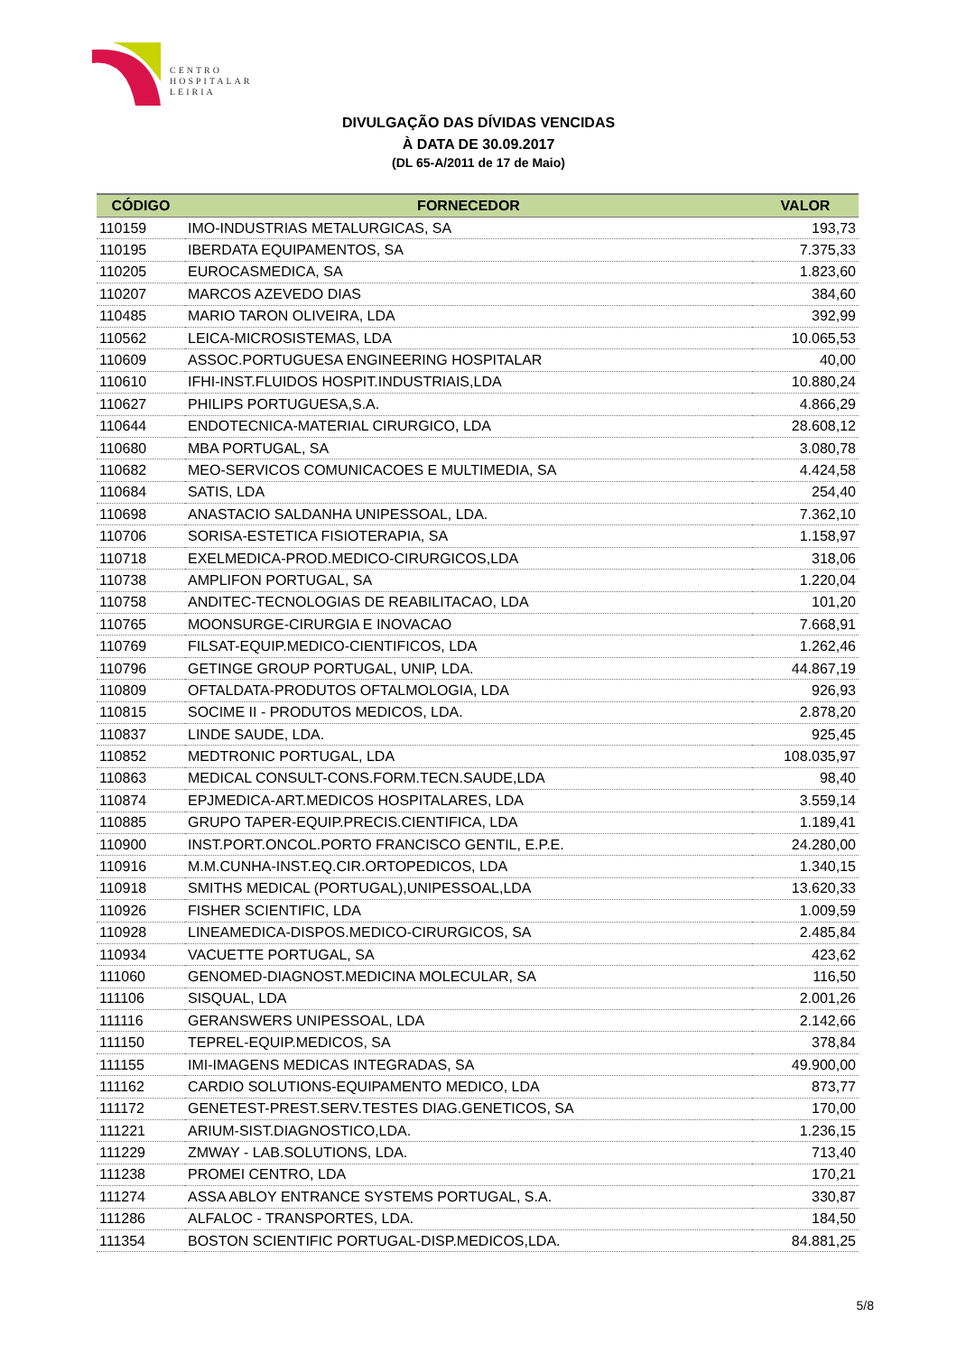CENTRO
HOSPITALAR
LEIRIA
DIVULGAÇÃO DAS DÍVIDAS VENCIDAS
À DATA DE 30.09.2017
(DL 65-A/2011 de 17 de Maio)
| CÓDIGO | FORNECEDOR | VALOR |
| --- | --- | --- |
| 110159 | IMO-INDUSTRIAS METALURGICAS, SA | 193,73 |
| 110195 | IBERDATA EQUIPAMENTOS, SA | 7.375,33 |
| 110205 | EUROCASMEDICA, SA | 1.823,60 |
| 110207 | MARCOS AZEVEDO DIAS | 384,60 |
| 110485 | MARIO TARON OLIVEIRA, LDA | 392,99 |
| 110562 | LEICA-MICROSISTEMAS, LDA | 10.065,53 |
| 110609 | ASSOC.PORTUGUESA ENGINEERING HOSPITALAR | 40,00 |
| 110610 | IFHI-INST.FLUIDOS HOSPIT.INDUSTRIAIS,LDA | 10.880,24 |
| 110627 | PHILIPS PORTUGUESA,S.A. | 4.866,29 |
| 110644 | ENDOTECNICA-MATERIAL CIRURGICO, LDA | 28.608,12 |
| 110680 | MBA PORTUGAL, SA | 3.080,78 |
| 110682 | MEO-SERVICOS COMUNICACOES E MULTIMEDIA, SA | 4.424,58 |
| 110684 | SATIS, LDA | 254,40 |
| 110698 | ANASTACIO SALDANHA UNIPESSOAL, LDA. | 7.362,10 |
| 110706 | SORISA-ESTETICA FISIOTERAPIA, SA | 1.158,97 |
| 110718 | EXELMEDICA-PROD.MEDICO-CIRURGICOS,LDA | 318,06 |
| 110738 | AMPLIFON PORTUGAL, SA | 1.220,04 |
| 110758 | ANDITEC-TECNOLOGIAS DE REABILITACAO, LDA | 101,20 |
| 110765 | MOONSURGE-CIRURGIA E INOVACAO | 7.668,91 |
| 110769 | FILSAT-EQUIP.MEDICO-CIENTIFICOS, LDA | 1.262,46 |
| 110796 | GETINGE GROUP PORTUGAL, UNIP, LDA. | 44.867,19 |
| 110809 | OFTALDATA-PRODUTOS OFTALMOLOGIA, LDA | 926,93 |
| 110815 | SOCIME II - PRODUTOS MEDICOS, LDA. | 2.878,20 |
| 110837 | LINDE SAUDE, LDA. | 925,45 |
| 110852 | MEDTRONIC PORTUGAL, LDA | 108.035,97 |
| 110863 | MEDICAL CONSULT-CONS.FORM.TECN.SAUDE,LDA | 98,40 |
| 110874 | EPJMEDICA-ART.MEDICOS HOSPITALARES, LDA | 3.559,14 |
| 110885 | GRUPO TAPER-EQUIP.PRECIS.CIENTIFICA, LDA | 1.189,41 |
| 110900 | INST.PORT.ONCOL.PORTO FRANCISCO GENTIL, E.P.E. | 24.280,00 |
| 110916 | M.M.CUNHA-INST.EQ.CIR.ORTOPEDICOS, LDA | 1.340,15 |
| 110918 | SMITHS MEDICAL (PORTUGAL),UNIPESSOAL,LDA | 13.620,33 |
| 110926 | FISHER SCIENTIFIC, LDA | 1.009,59 |
| 110928 | LINEAMEDICA-DISPOS.MEDICO-CIRURGICOS, SA | 2.485,84 |
| 110934 | VACUETTE PORTUGAL, SA | 423,62 |
| 111060 | GENOMED-DIAGNOST.MEDICINA MOLECULAR, SA | 116,50 |
| 111106 | SISQUAL, LDA | 2.001,26 |
| 111116 | GERANSWERS UNIPESSOAL, LDA | 2.142,66 |
| 111150 | TEPREL-EQUIP.MEDICOS, SA | 378,84 |
| 111155 | IMI-IMAGENS MEDICAS INTEGRADAS, SA | 49.900,00 |
| 111162 | CARDIO SOLUTIONS-EQUIPAMENTO MEDICO, LDA | 873,77 |
| 111172 | GENETEST-PREST.SERV.TESTES DIAG.GENETICOS, SA | 170,00 |
| 111221 | ARIUM-SIST.DIAGNOSTICO,LDA. | 1.236,15 |
| 111229 | ZMWAY - LAB.SOLUTIONS, LDA. | 713,40 |
| 111238 | PROMEI CENTRO, LDA | 170,21 |
| 111274 | ASSA ABLOY ENTRANCE SYSTEMS PORTUGAL, S.A. | 330,87 |
| 111286 | ALFALOC - TRANSPORTES, LDA. | 184,50 |
| 111354 | BOSTON SCIENTIFIC PORTUGAL-DISP.MEDICOS,LDA. | 84.881,25 |
5/8